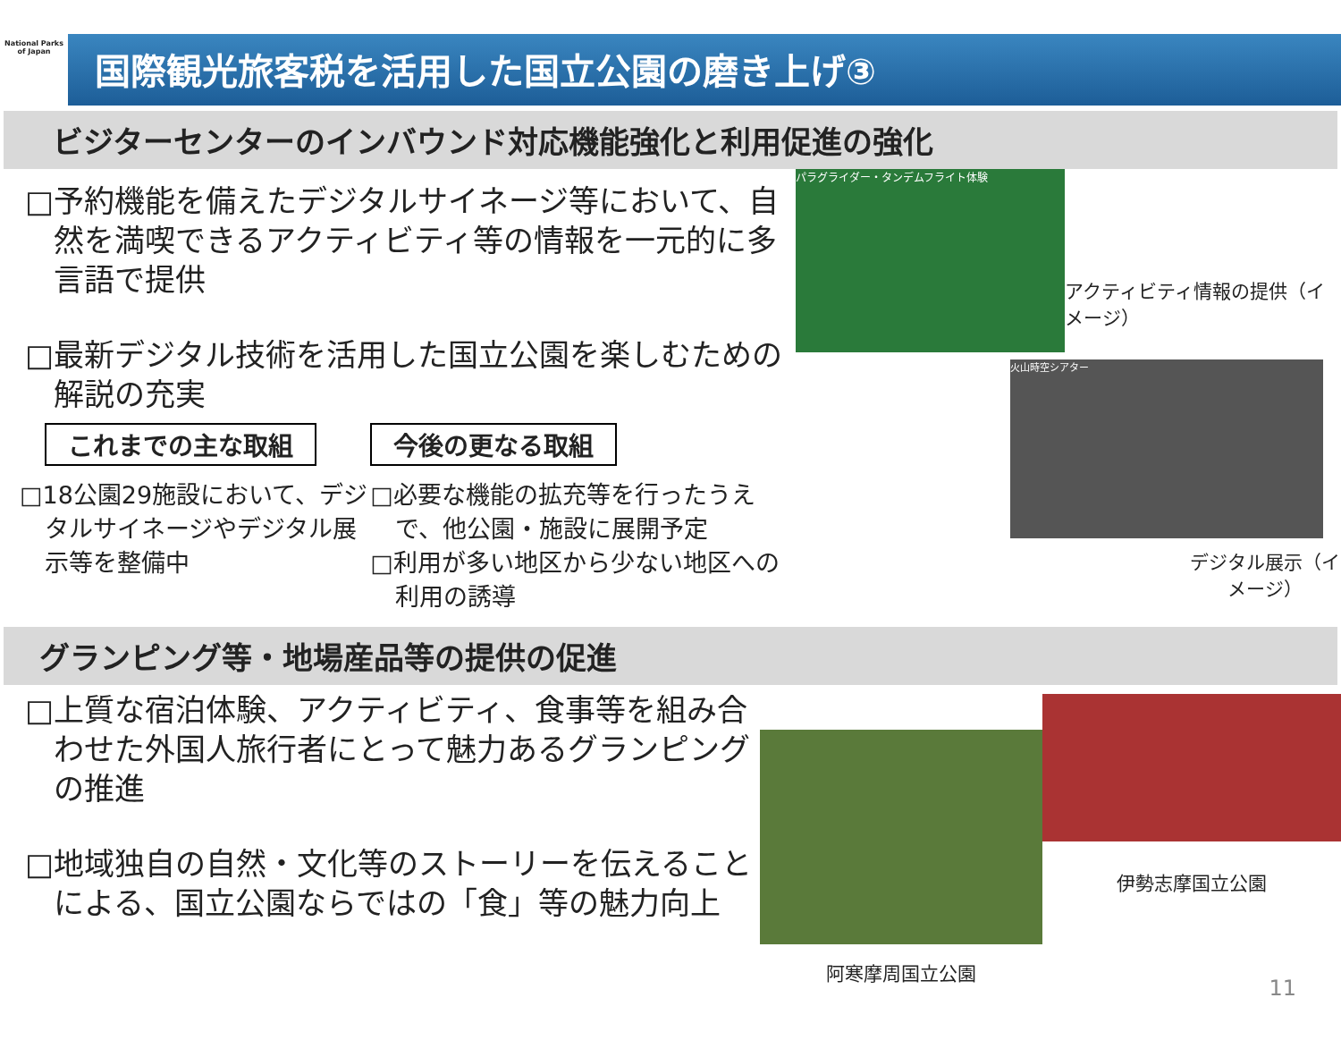National Parks of Japan
国際観光旅客税を活用した国立公園の磨き上げ③
ビジターセンターのインバウンド対応機能強化と利用促進の強化
□予約機能を備えたデジタルサイネージ等において、自然を満喫できるアクティビティ等の情報を一元的に多言語で提供
□最新デジタル技術を活用した国立公園を楽しむための解説の充実
これまでの主な取組
□18公園29施設において、デジタルサイネージやデジタル展示等を整備中
今後の更なる取組
□必要な機能の拡充等を行ったうえで、他公園・施設に展開予定
□利用が多い地区から少ない地区への利用の誘導
パラグライダー・タンデムフライト体験
アクティビティ情報の提供（イメージ）
火山時空シアター
デジタル展示（イメージ）
グランピング等・地場産品等の提供の促進
□上質な宿泊体験、アクティビティ、食事等を組み合わせた外国人旅行者にとって魅力あるグランピングの推進
□地域独自の自然・文化等のストーリーを伝えることによる、国立公園ならではの「食」等の魅力向上
阿寒摩周国立公園
伊勢志摩国立公園
11